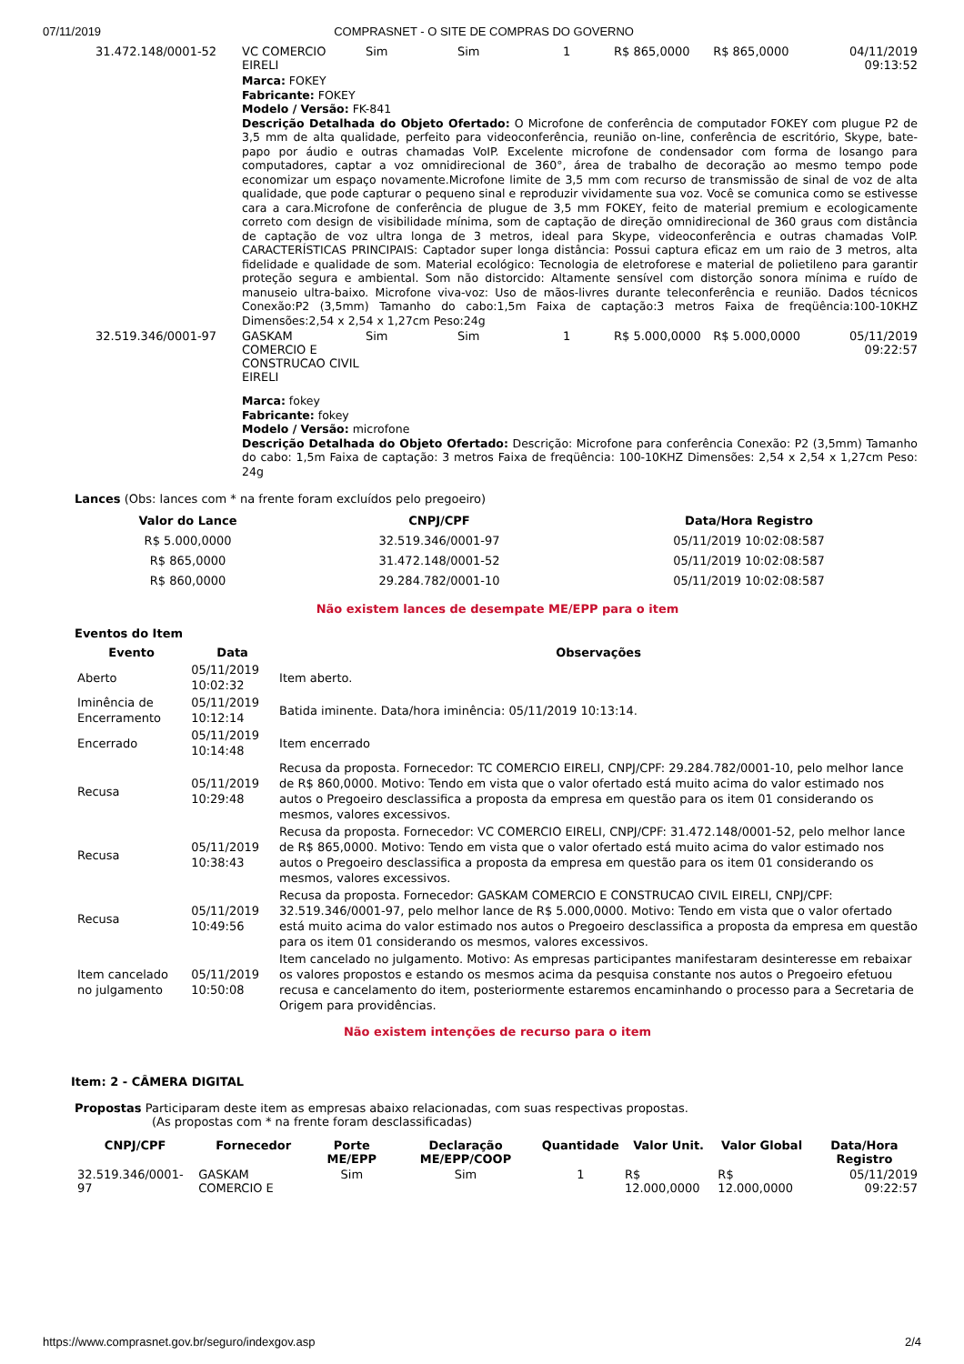07/11/2019 COMPRASNET - O SITE DE COMPRAS DO GOVERNO
| 31.472.148/0001-52 | VC COMERCIO EIRELI | Sim | Sim | 1 | R$ 865,0000 | R$ 865,0000 | 04/11/2019 09:13:52 |
| | Marca: FOKEY Fabricante: FOKEY Modelo / Versão: FK-841 Descrição Detalhada do Objeto Ofertado: O Microfone de conferência de computador FOKEY com plugue P2 de 3,5 mm de alta qualidade, perfeito para videoconferência, reunião on-line, conferência de escritório, Skype, bate-papo por áudio e outras chamadas VoIP. Excelente microfone de condensador com forma de losango para computadores, captar a voz omnidirecional de 360°, área de trabalho de decoração ao mesmo tempo pode economizar um espaço novamente.Microfone limite de 3,5 mm com recurso de transmissão de sinal de voz de alta qualidade, que pode capturar o pequeno sinal e reproduzir vividamente sua voz. Você se comunica como se estivesse cara a cara.Microfone de conferência de plugue de 3,5 mm FOKEY, feito de material premium e ecologicamente correto com design de visibilidade mínima, som de captação de direção omnidirecional de 360 graus com distância de captação de voz ultra longa de 3 metros, ideal para Skype, videoconferência e outras chamadas VoIP. CARACTERÍSTICAS PRINCIPAIS: Captador super longa distância: Possui captura eficaz em um raio de 3 metros, alta fidelidade e qualidade de som. Material ecológico: Tecnologia de eletroforese e material de polietileno para garantir proteção segura e ambiental. Som não distorcido: Altamente sensível com distorção sonora mínima e ruído de manuseio ultra-baixo. Microfone viva-voz: Uso de mãos-livres durante teleconferência e reunião. Dados técnicos Conexão:P2 (3,5mm) Tamanho do cabo:1,5m Faixa de captação:3 metros Faixa de freqüência:100-10KHZ Dimensões:2,54 x 2,54 x 1,27cm Peso:24g | | | | | | |
| 32.519.346/0001-97 | GASKAM COMERCIO E CONSTRUCAO CIVIL EIRELI | Sim | Sim | 1 | R$ 5.000,0000 | R$ 5.000,0000 | 05/11/2019 09:22:57 |
| | Marca: fokey Fabricante: fokey Modelo / Versão: microfone Descrição Detalhada do Objeto Ofertado: Descrição: Microfone para conferência Conexão: P2 (3,5mm) Tamanho do cabo: 1,5m Faixa de captação: 3 metros Faixa de freqüência: 100-10KHZ Dimensões: 2,54 x 2,54 x 1,27cm Peso: 24g | | | | | | |
Lances (Obs: lances com * na frente foram excluídos pelo pregoeiro)
| Valor do Lance | CNPJ/CPF | Data/Hora Registro |
| --- | --- | --- |
| R$ 5.000,0000 | 32.519.346/0001-97 | 05/11/2019 10:02:08:587 |
| R$ 865,0000 | 31.472.148/0001-52 | 05/11/2019 10:02:08:587 |
| R$ 860,0000 | 29.284.782/0001-10 | 05/11/2019 10:02:08:587 |
Não existem lances de desempate ME/EPP para o item
Eventos do Item
| Evento | Data | Observações |
| --- | --- | --- |
| Aberto | 05/11/2019 10:02:32 | Item aberto. |
| Iminência de Encerramento | 05/11/2019 10:12:14 | Batida iminente. Data/hora iminência: 05/11/2019 10:13:14. |
| Encerrado | 05/11/2019 10:14:48 | Item encerrado |
| Recusa | 05/11/2019 10:29:48 | Recusa da proposta. Fornecedor: TC COMERCIO EIRELI, CNPJ/CPF: 29.284.782/0001-10, pelo melhor lance de R$ 860,0000. Motivo: Tendo em vista que o valor ofertado está muito acima do valor estimado nos autos o Pregoeiro desclassifica a proposta da empresa em questão para os item 01 considerando os mesmos, valores excessivos. |
| Recusa | 05/11/2019 10:38:43 | Recusa da proposta. Fornecedor: VC COMERCIO EIRELI, CNPJ/CPF: 31.472.148/0001-52, pelo melhor lance de R$ 865,0000. Motivo: Tendo em vista que o valor ofertado está muito acima do valor estimado nos autos o Pregoeiro desclassifica a proposta da empresa em questão para os item 01 considerando os mesmos, valores excessivos. |
| Recusa | 05/11/2019 10:49:56 | Recusa da proposta. Fornecedor: GASKAM COMERCIO E CONSTRUCAO CIVIL EIRELI, CNPJ/CPF: 32.519.346/0001-97, pelo melhor lance de R$ 5.000,0000. Motivo: Tendo em vista que o valor ofertado está muito acima do valor estimado nos autos o Pregoeiro desclassifica a proposta da empresa em questão para os item 01 considerando os mesmos, valores excessivos. |
| Item cancelado no julgamento | 05/11/2019 10:50:08 | Item cancelado no julgamento. Motivo: As empresas participantes manifestaram desinteresse em rebaixar os valores propostos e estando os mesmos acima da pesquisa constante nos autos o Pregoeiro efetuou recusa e cancelamento do item, posteriormente estaremos encaminhando o processo para a Secretaria de Origem para providências. |
Não existem intenções de recurso para o item
Item: 2 - CÂMERA DIGITAL
Propostas Participaram deste item as empresas abaixo relacionadas, com suas respectivas propostas.
(As propostas com * na frente foram desclassificadas)
| CNPJ/CPF | Fornecedor | Porte ME/EPP | Declaração ME/EPP/COOP | Quantidade | Valor Unit. | Valor Global | Data/Hora Registro |
| --- | --- | --- | --- | --- | --- | --- | --- |
| 32.519.346/0001-97 | GASKAM COMERCIO E | Sim | Sim | 1 | R$ 12.000,0000 | R$ 12.000,0000 | 05/11/2019 09:22:57 |
https://www.comprasnet.gov.br/seguro/indexgov.asp 2/4